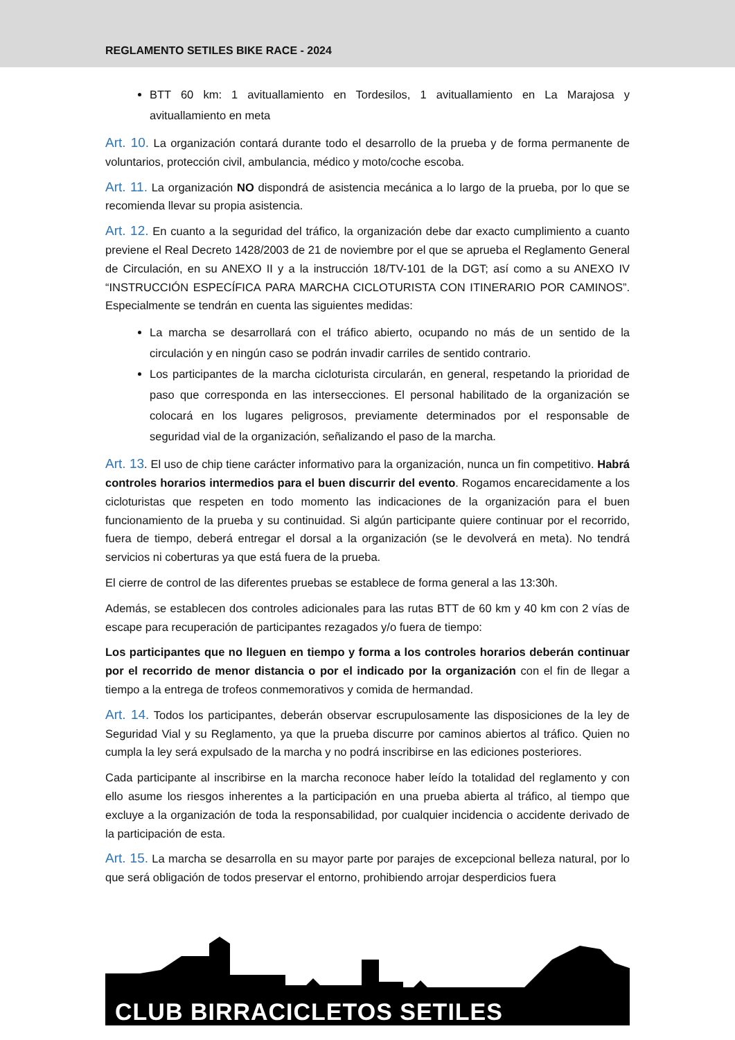REGLAMENTO SETILES BIKE RACE - 2024
BTT 60 km: 1 avituallamiento en Tordesilos, 1 avituallamiento en La Marajosa y avituallamiento en meta
Art. 10. La organización contará durante todo el desarrollo de la prueba y de forma permanente de voluntarios, protección civil, ambulancia, médico y moto/coche escoba.
Art. 11. La organización NO dispondrá de asistencia mecánica a lo largo de la prueba, por lo que se recomienda llevar su propia asistencia.
Art. 12. En cuanto a la seguridad del tráfico, la organización debe dar exacto cumplimiento a cuanto previene el Real Decreto 1428/2003 de 21 de noviembre por el que se aprueba el Reglamento General de Circulación, en su ANEXO II y a la instrucción 18/TV-101 de la DGT; así como a su ANEXO IV “INSTRUCCIÓN ESPECÍFICA PARA MARCHA CICLOTURISTA CON ITINERARIO POR CAMINOS”. Especialmente se tendrán en cuenta las siguientes medidas:
La marcha se desarrollará con el tráfico abierto, ocupando no más de un sentido de la circulación y en ningún caso se podrán invadir carriles de sentido contrario.
Los participantes de la marcha cicloturista circularán, en general, respetando la prioridad de paso que corresponda en las intersecciones. El personal habilitado de la organización se colocará en los lugares peligrosos, previamente determinados por el responsable de seguridad vial de la organización, señalizando el paso de la marcha.
Art. 13. El uso de chip tiene carácter informativo para la organización, nunca un fin competitivo. Habrá controles horarios intermedios para el buen discurrir del evento. Rogamos encarecidamente a los cicloturistas que respeten en todo momento las indicaciones de la organización para el buen funcionamiento de la prueba y su continuidad. Si algún participante quiere continuar por el recorrido, fuera de tiempo, deberá entregar el dorsal a la organización (se le devolverá en meta). No tendrá servicios ni coberturas ya que está fuera de la prueba.
El cierre de control de las diferentes pruebas se establece de forma general a las 13:30h.
Además, se establecen dos controles adicionales para las rutas BTT de 60 km y 40 km con 2 vías de escape para recuperación de participantes rezagados y/o fuera de tiempo:
Los participantes que no lleguen en tiempo y forma a los controles horarios deberán continuar por el recorrido de menor distancia o por el indicado por la organización con el fin de llegar a tiempo a la entrega de trofeos conmemorativos y comida de hermandad.
Art. 14. Todos los participantes, deberán observar escrupulosamente las disposiciones de la ley de Seguridad Vial y su Reglamento, ya que la prueba discurre por caminos abiertos al tráfico. Quien no cumpla la ley será expulsado de la marcha y no podrá inscribirse en las ediciones posteriores.
Cada participante al inscribirse en la marcha reconoce haber leído la totalidad del reglamento y con ello asume los riesgos inherentes a la participación en una prueba abierta al tráfico, al tiempo que excluye a la organización de toda la responsabilidad, por cualquier incidencia o accidente derivado de la participación de esta.
Art. 15. La marcha se desarrolla en su mayor parte por parajes de excepcional belleza natural, por lo que será obligación de todos preservar el entorno, prohibiendo arrojar desperdicios fuera
CLUB BIRRACICLETOS SETILES